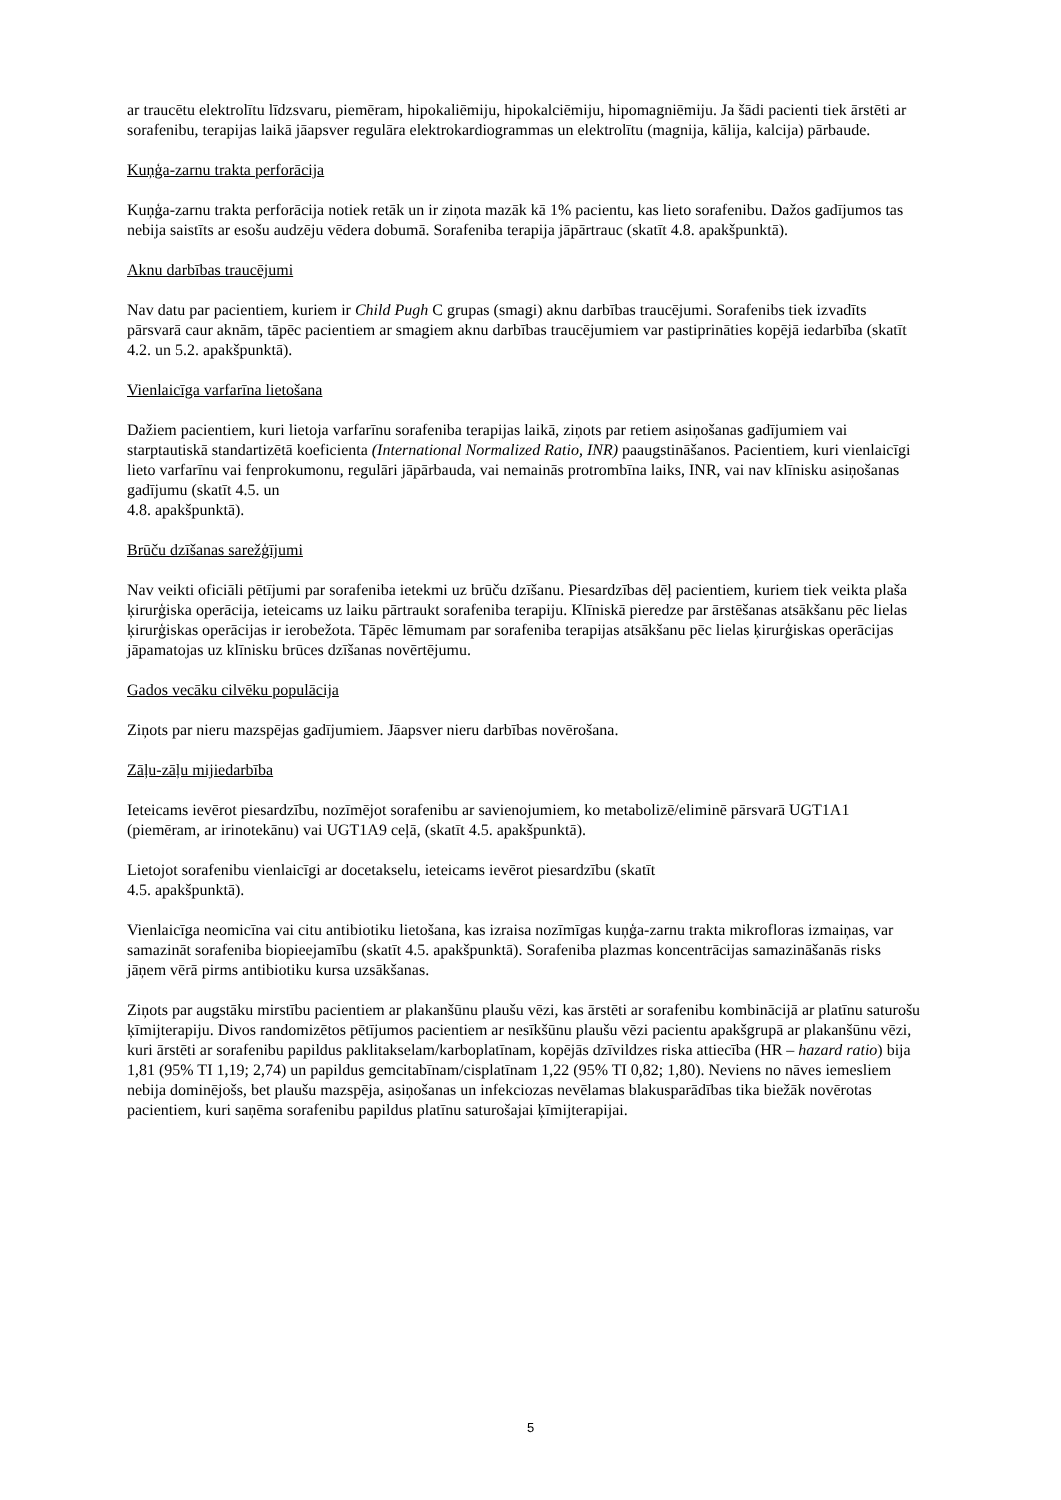ar traucētu elektrolītu līdzsvaru, piemēram, hipokaliēmiju, hipokalciēmiju, hipomagniēmiju. Ja šādi pacienti tiek ārstēti ar sorafenibu, terapijas laikā jāapsver regulāra elektrokardiogrammas un elektrolītu (magnija, kālija, kalcija) pārbaude.
Kuņģa-zarnu trakta perforācija
Kuņģa-zarnu trakta perforācija notiek retāk un ir ziņota mazāk kā 1% pacientu, kas lieto sorafenibu. Dažos gadījumos tas nebija saistīts ar esošu audzēju vēdera dobumā. Sorafeniba terapija jāpārtrauc (skatīt 4.8. apakšpunktā).
Aknu darbības traucējumi
Nav datu par pacientiem, kuriem ir Child Pugh C grupas (smagi) aknu darbības traucējumi. Sorafenibs tiek izvadīts pārsvarā caur aknām, tāpēc pacientiem ar smagiem aknu darbības traucējumiem var pastiprināties kopējā iedarbība (skatīt 4.2. un 5.2. apakšpunktā).
Vienlaicīga varfarīna lietošana
Dažiem pacientiem, kuri lietoja varfarīnu sorafeniba terapijas laikā, ziņots par retiem asiņošanas gadījumiem vai starptautiskā standartizētā koeficienta (International Normalized Ratio, INR) paaugstināšanos. Pacientiem, kuri vienlaicīgi lieto varfarīnu vai fenprokumonu, regulāri jāpārbauda, vai nemainās protrombīna laiks, INR, vai nav klīnisku asiņošanas gadījumu (skatīt 4.5. un
4.8. apakšpunktā).
Brūču dzīšanas sarežģījumi
Nav veikti oficiāli pētījumi par sorafeniba ietekmi uz brūču dzīšanu. Piesardzības dēļ pacientiem, kuriem tiek veikta plaša ķirurģiska operācija, ieteicams uz laiku pārtraukt sorafeniba terapiju. Klīniskā pieredze par ārstēšanas atsākšanu pēc lielas ķirurģiskas operācijas ir ierobežota. Tāpēc lēmumam par sorafeniba terapijas atsākšanu pēc lielas ķirurģiskas operācijas jāpamatojas uz klīnisku brūces dzīšanas novērtējumu.
Gados vecāku cilvēku populācija
Ziņots par nieru mazspējas gadījumiem. Jāapsver nieru darbības novērošana.
Zāļu-zāļu mijiedarbība
Ieteicams ievērot piesardzību, nozīmējot sorafenibu ar savienojumiem, ko metabolizē/eliminē pārsvarā UGT1A1 (piemēram, ar irinotekānu) vai UGT1A9 ceļā, (skatīt 4.5. apakšpunktā).
Lietojot sorafenibu vienlaicīgi ar docetakselu, ieteicams ievērot piesardzību (skatīt
4.5. apakšpunktā).
Vienlaicīga neomicīna vai citu antibiotiku lietošana, kas izraisa nozīmīgas kuņģa-zarnu trakta mikrofloras izmaiņas, var samazināt sorafeniba biopieejamību (skatīt 4.5. apakšpunktā). Sorafeniba plazmas koncentrācijas samazināšanās risks jāņem vērā pirms antibiotiku kursa uzsākšanas.
Ziņots par augstāku mirstību pacientiem ar plakanšūnu plaušu vēzi, kas ārstēti ar sorafenibu kombinācijā ar platīnu saturošu ķīmijterapiju. Divos randomizētos pētījumos pacientiem ar nesīkšūnu plaušu vēzi pacientu apakšgrupā ar plakanšūnu vēzi, kuri ārstēti ar sorafenibu papildus paklitakselam/karboplatīnam, kopējās dzīvildzes riska attiecība (HR – hazard ratio) bija 1,81 (95% TI 1,19; 2,74) un papildus gemcitabīnam/cisplatīnam 1,22 (95% TI 0,82; 1,80). Neviens no nāves iemesliem nebija dominējošs, bet plaušu mazspēja, asiņošanas un infekciozas nevēlamas blakusparādības tika biežāk novērotas pacientiem, kuri saņēma sorafenibu papildus platīnu saturošajai ķīmijterapijai.
5